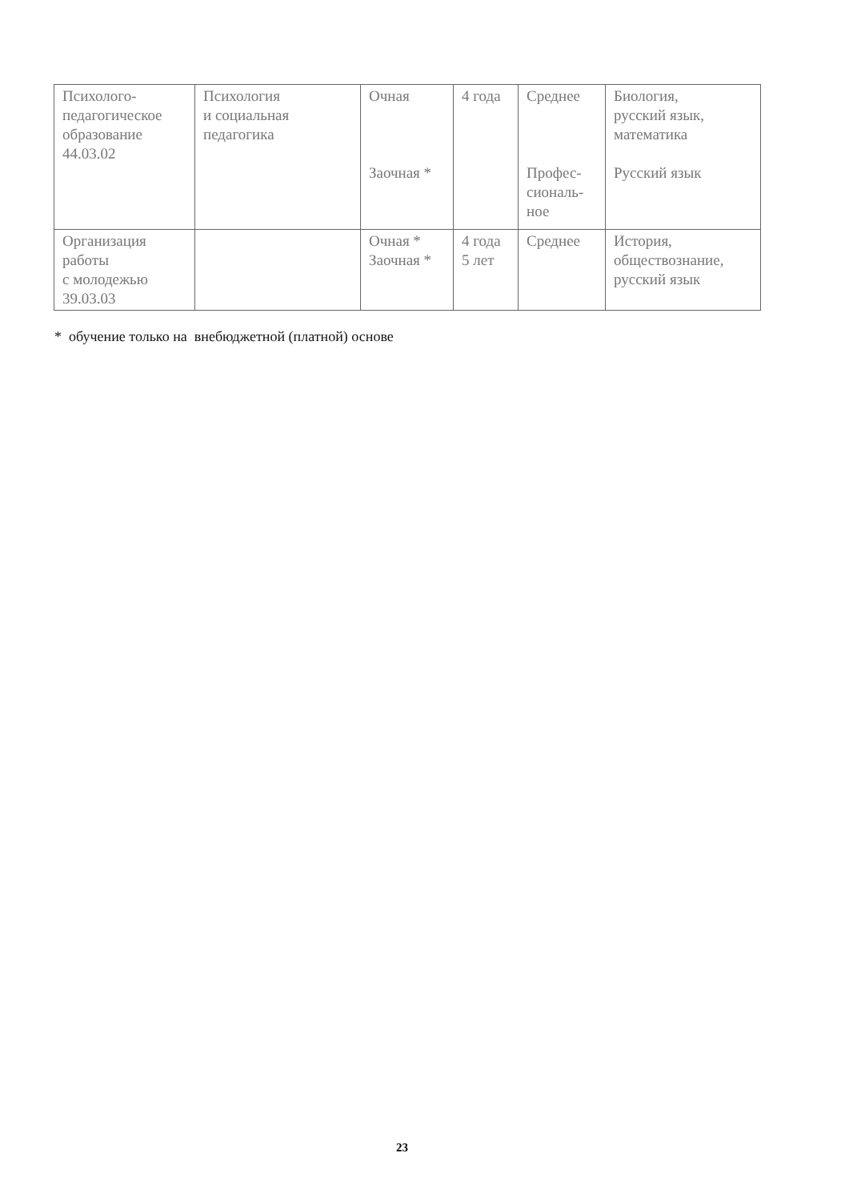| Психолого- педагогическое образование 44.03.02 | Психология и социальная педагогика | Очная Заочная * | 4 года | Среднее Профес- сиональ- ное | Биология, русский язык, математика Русский язык |
| Организация работы с молодежью 39.03.03 | | Очная * Заочная * | 4 года 5 лет | Среднее | История, обществознание, русский язык |
* обучение только на внебюджетной (платной) основе
23